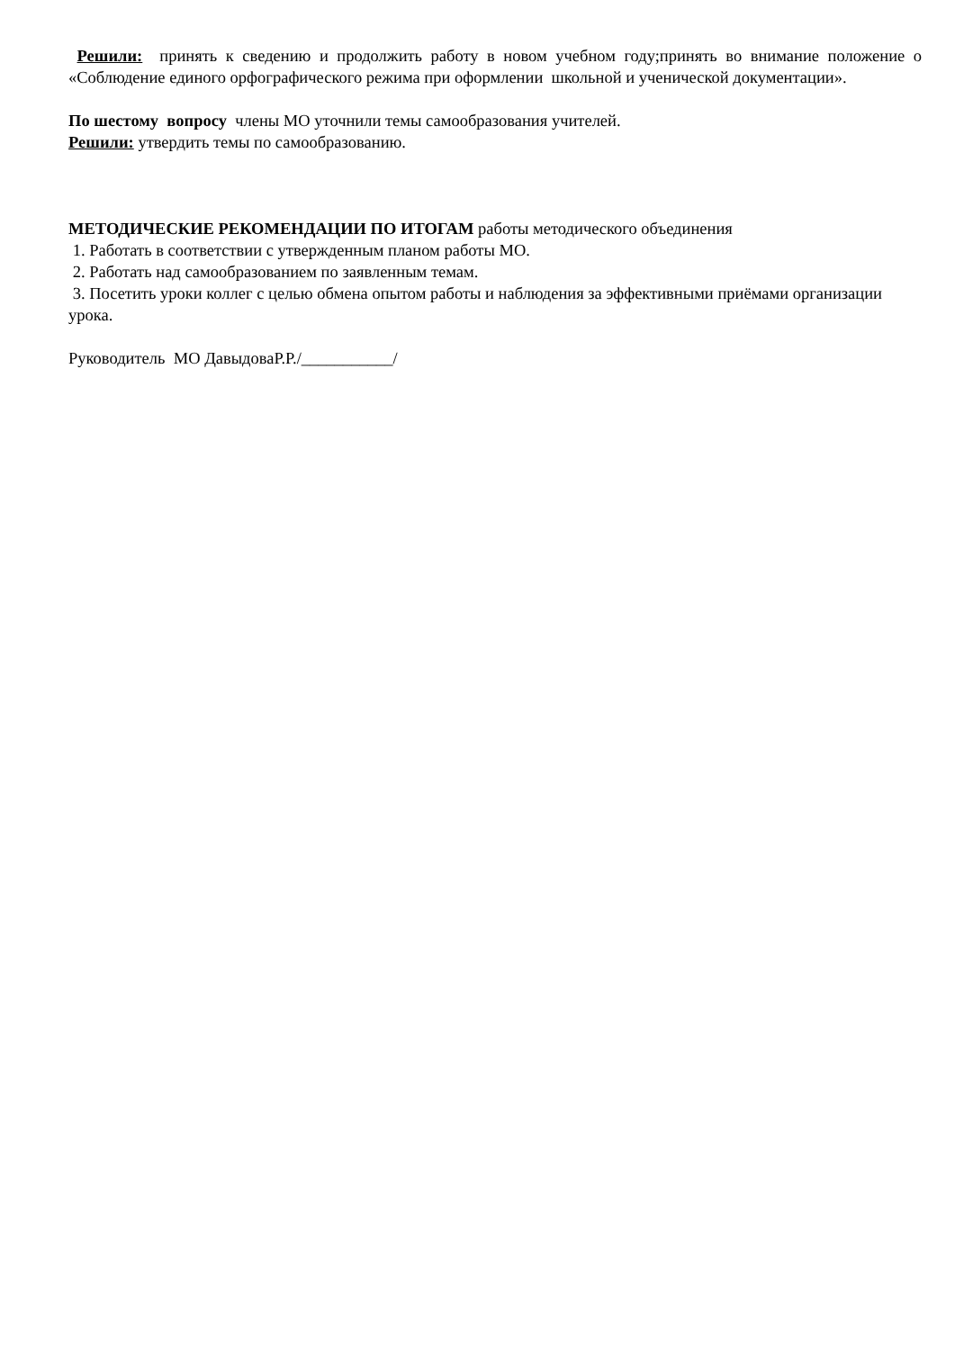Решили: принять к сведению и продолжить работу в новом учебном году;принять во внимание положение о «Соблюдение единого орфографического режима при оформлении школьной и ученической документации».
По шестому вопросу члены МО уточнили темы самообразования учителей.
Решили: утвердить темы по самообразованию.
МЕТОДИЧЕСКИЕ РЕКОМЕНДАЦИИ ПО ИТОГАМ работы методического объединения
1. Работать в соответствии с утвержденным планом работы МО.
2. Работать над самообразованием по заявленным темам.
3. Посетить уроки коллег с целью обмена опытом работы и наблюдения за эффективными приёмами организации урока.
Руководитель МО ДавыдоваР.Р./___________/